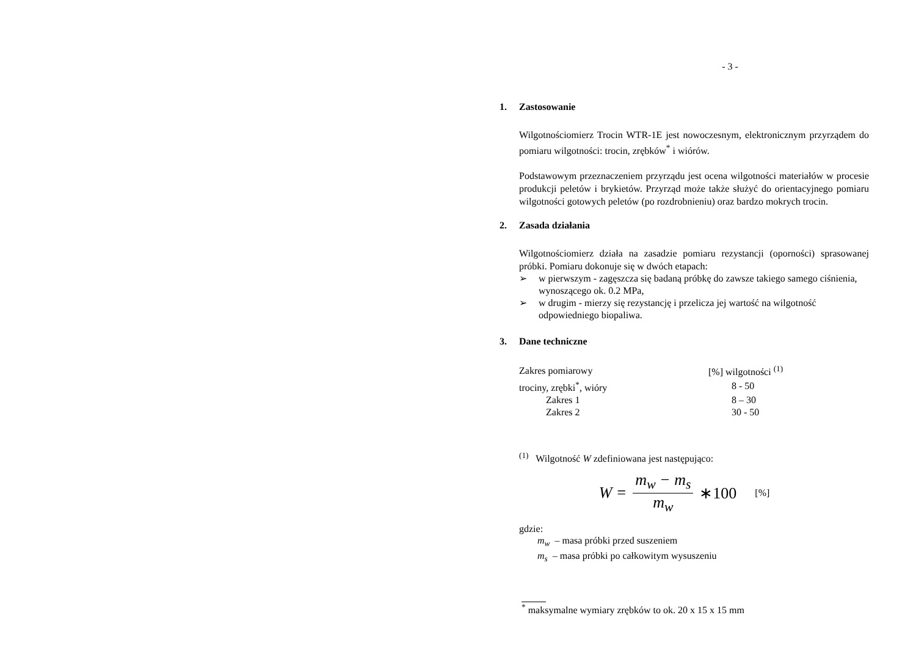- 3 -
1. Zastosowanie
Wilgotnościomierz Trocin WTR-1E jest nowoczesnym, elektronicznym przyrządem do pomiaru wilgotności: trocin, zrębków<sup>*</sup> i wiórów.
Podstawowym przeznaczeniem przyrządu jest ocena wilgotności materiałów w procesie produkcji peletów i brykietów. Przyrząd może także służyć do orientacyjnego pomiaru wilgotności gotowych peletów (po rozdrobnieniu) oraz bardzo mokrych trocin.
2. Zasada działania
Wilgotnościomierz działa na zasadzie pomiaru rezystancji (oporności) sprasowanej próbki. Pomiaru dokonuje się w dwóch etapach:
➢ w pierwszym - zagęszcza się badaną próbkę do zawsze takiego samego ciśnienia, wynoszącego ok. 0.2 MPa,
➢ w drugim - mierzy się rezystancję i przelicza jej wartość na wilgotność odpowiedniego biopaliwa.
3. Dane techniczne
| Zakres pomiarowy | [%] wilgotności <sup>(1)</sup> |
| trociny, zrębki<sup>*</sup>, wióry | 8 - 50 |
| Zakres 1 | 8 – 30 |
| Zakres 2 | 30 - 50 |
<sup>(1)</sup> Wilgotność W zdefiniowana jest następująco:
W = m<sub>w</sub> − m<sub>s</sub> m<sub>w</sub> ∗100 [%]
gdzie:
m<sub>w</sub> – masa próbki przed suszeniem
m<sub>s</sub> – masa próbki po całkowitym wysuszeniu
<sup>*</sup> maksymalne wymiary zrębków to ok. 20 x 15 x 15 mm